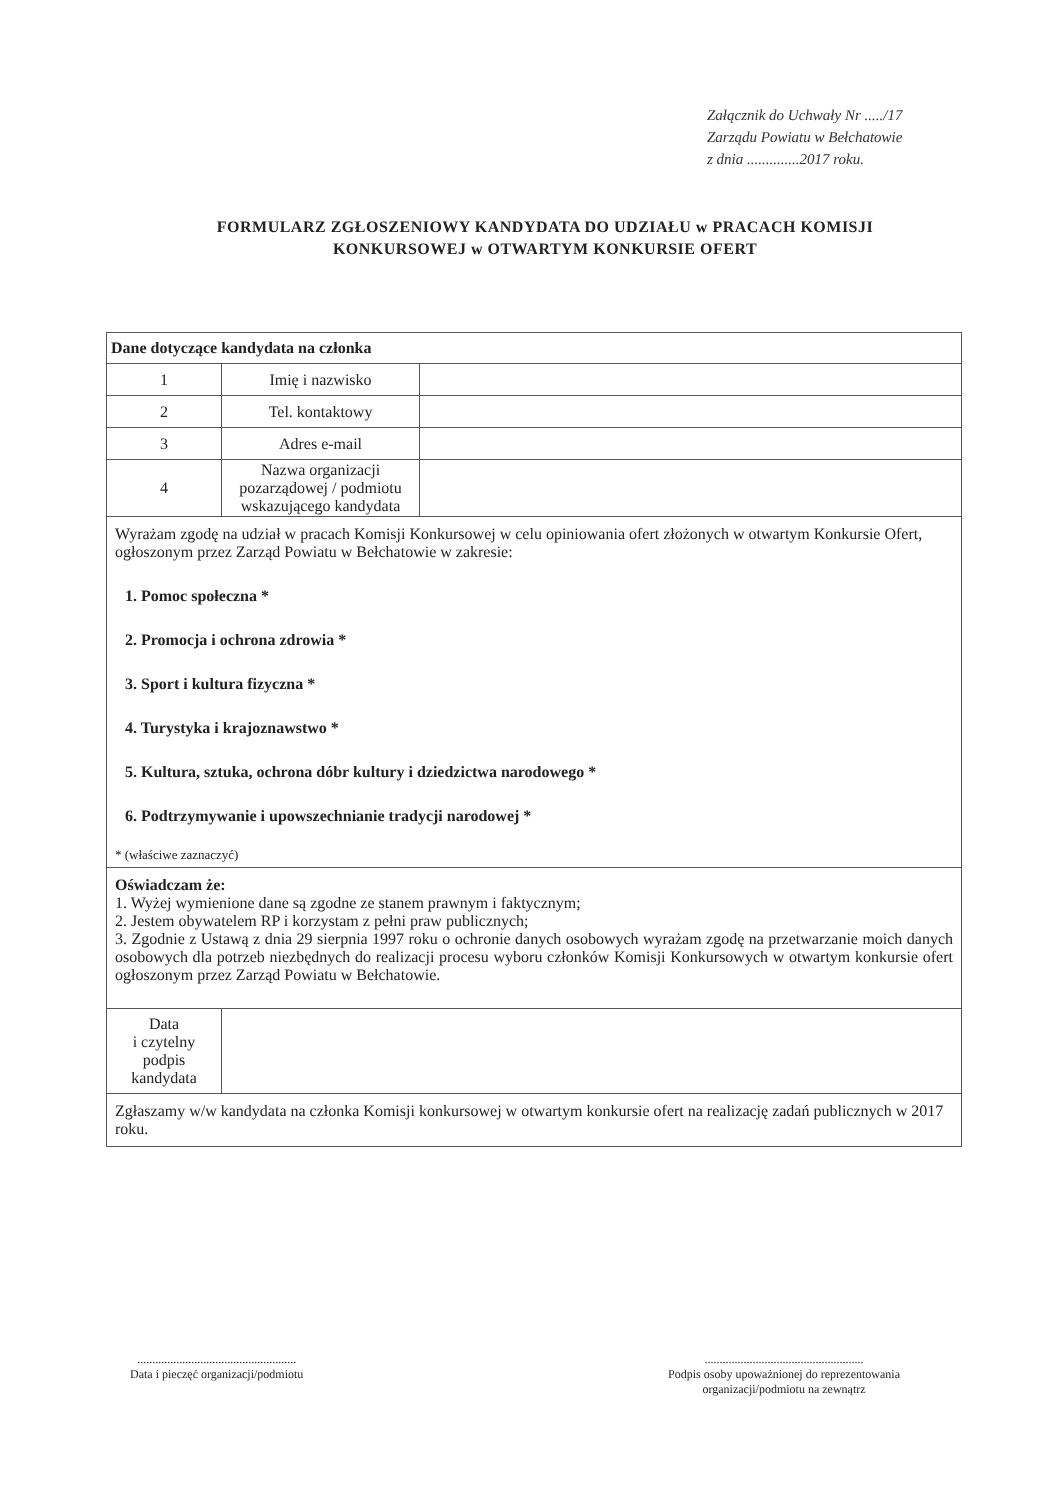Załącznik do Uchwały Nr ...../17
Zarządu Powiatu w Bełchatowie
z dnia ..............2017 roku.
FORMULARZ ZGŁOSZENIOWY KANDYDATA DO UDZIAŁU w PRACACH KOMISJI KONKURSOWEJ w OTWARTYM KONKURSIE OFERT
| Dane dotyczące kandydata na członka | | |
| 1 | Imię i nazwisko | |
| 2 | Tel. kontaktowy | |
| 3 | Adres e-mail | |
| 4 | Nazwa organizacji pozarządowej / podmiotu wskazującego kandydata | |
| Wyrażam zgodę na udział w pracach Komisji Konkursowej w celu opiniowania ofert złożonych w otwartym Konkursie Ofert, ogłoszonym przez Zarząd Powiatu w Bełchatowie w zakresie: 1. Pomoc społeczna * 2. Promocja i ochrona zdrowia * 3. Sport i kultura fizyczna * 4. Turystyka i krajoznawstwo * 5. Kultura, sztuka, ochrona dóbr kultury i dziedzictwa narodowego * 6. Podtrzymywanie i upowszechnianie tradycji narodowej * * (właściwe zaznaczyć) | | |
| Oświadczam że: 1. Wyżej wymienione dane są zgodne ze stanem prawnym i faktycznym; 2. Jestem obywatelem RP i korzystam z pełni praw publicznych; 3. Zgodnie z Ustawą z dnia 29 sierpnia 1997 roku o ochronie danych osobowych wyrażam zgodę na przetwarzanie moich danych osobowych dla potrzeb niezbędnych do realizacji procesu wyboru członków Komisji Konkursowych w otwartym konkursie ofert ogłoszonym przez Zarząd Powiatu w Bełchatowie. | | |
| Data i czytelny podpis kandydata | | |
| Zgłaszamy w/w kandydata na członka Komisji konkursowej w otwartym konkursie ofert na realizację zadań publicznych w 2017 roku. | | |
.....................................................
Data i pieczęć organizacji/podmiotu
.....................................................
Podpis osoby upoważnionej do reprezentowania
organizacji/podmiotu na zewnątrz